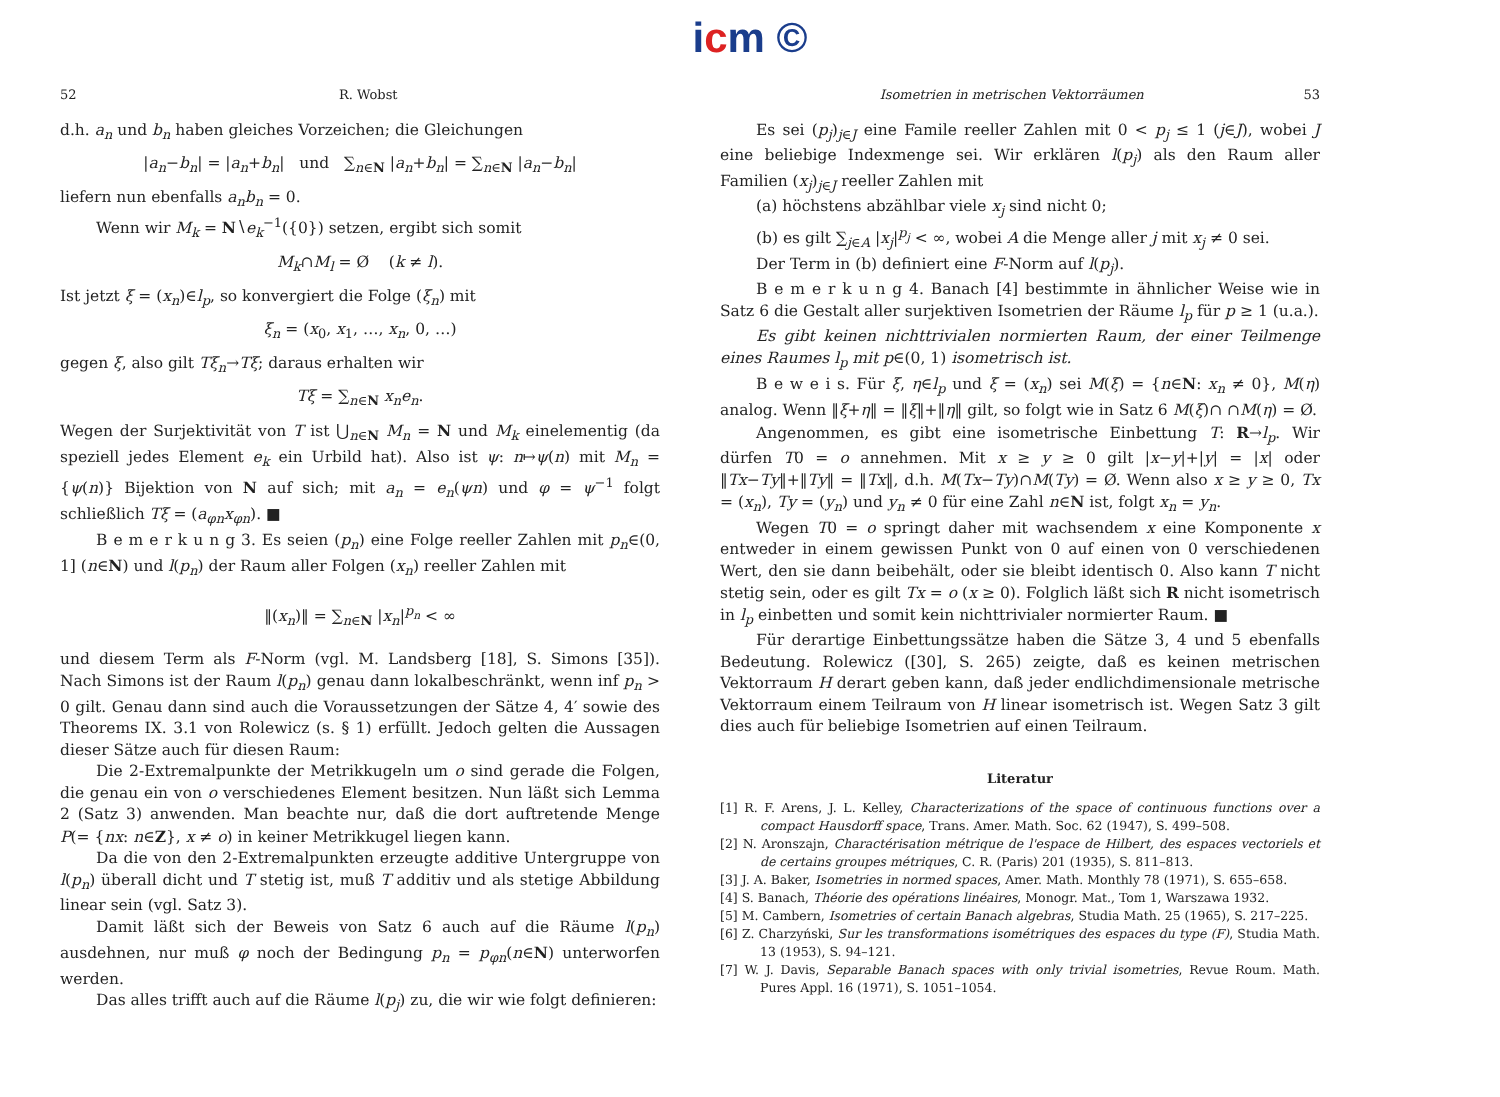icm ©
52 R. Wobst
d.h. a<sub>n</sub> und b<sub>n</sub> haben gleiches Vorzeichen; die Gleichungen
|a<sub>n</sub>−b<sub>n</sub>| = |a<sub>n</sub>+b<sub>n</sub>| und ∑<sub>n∈N</sub> |a<sub>n</sub>+b<sub>n</sub>| = ∑<sub>n∈N</sub> |a<sub>n</sub>−b<sub>n</sub>|
liefern nun ebenfalls a<sub>n</sub>b<sub>n</sub> = 0.
Wenn wir M<sub>k</sub> = N∖e<sub>k</sub><sup>−1</sup>({0}) setzen, ergibt sich somit
M<sub>k</sub>∩M<sub>l</sub> = Ø (k ≠ l).
Ist jetzt ξ = (x<sub>n</sub>)∈l<sub>p</sub>, so konvergiert die Folge (ξ<sub>n</sub>) mit
ξ<sub>n</sub> = (x<sub>0</sub>, x<sub>1</sub>, …, x<sub>n</sub>, 0, …)
gegen ξ, also gilt Tξ<sub>n</sub>→Tξ; daraus erhalten wir
Tξ = ∑<sub>n∈N</sub> x<sub>n</sub>e<sub>n</sub>.
Wegen der Surjektivität von T ist ⋃<sub>n∈N</sub> M<sub>n</sub> = N und M<sub>k</sub> einelementig (da speziell jedes Element e<sub>k</sub> ein Urbild hat). Also ist ψ: n↦ψ(n) mit M<sub>n</sub> = {ψ(n)} Bijektion von N auf sich; mit a<sub>n</sub> = e<sub>n</sub>(ψn) und φ = ψ<sup>−1</sup> folgt schließlich Tξ = (a<sub>φn</sub>x<sub>φn</sub>). ■
B e m e r k u n g 3. Es seien (p<sub>n</sub>) eine Folge reeller Zahlen mit p<sub>n</sub>∈(0, 1] (n∈N) und l(p<sub>n</sub>) der Raum aller Folgen (x<sub>n</sub>) reeller Zahlen mit
‖(x<sub>n</sub>)‖ = ∑<sub>n∈N</sub> |x<sub>n</sub>|<sup>p<sub>n</sub></sup> < ∞
und diesem Term als F-Norm (vgl. M. Landsberg [18], S. Simons [35]). Nach Simons ist der Raum l(p<sub>n</sub>) genau dann lokalbeschränkt, wenn inf p<sub>n</sub> > 0 gilt. Genau dann sind auch die Voraussetzungen der Sätze 4, 4′ sowie des Theorems IX. 3.1 von Rolewicz (s. § 1) erfüllt. Jedoch gelten die Aussagen dieser Sätze auch für diesen Raum:
Die 2-Extremalpunkte der Metrikkugeln um o sind gerade die Folgen, die genau ein von o verschiedenes Element besitzen. Nun läßt sich Lemma 2 (Satz 3) anwenden. Man beachte nur, daß die dort auftretende Menge P(= {nx: n∈Z}, x ≠ o) in keiner Metrikkugel liegen kann.
Da die von den 2-Extremalpunkten erzeugte additive Untergruppe von l(p<sub>n</sub>) überall dicht und T stetig ist, muß T additiv und als stetige Abbildung linear sein (vgl. Satz 3).
Damit läßt sich der Beweis von Satz 6 auch auf die Räume l(p<sub>n</sub>) ausdehnen, nur muß φ noch der Bedingung p<sub>n</sub> = p<sub>φn</sub>(n∈N) unterworfen werden.
Das alles trifft auch auf die Räume l(p<sub>j</sub>) zu, die wir wie folgt definieren:
Isometrien in metrischen Vektorräumen 53
Es sei (p<sub>j</sub>)<sub>j∈J</sub> eine Famile reeller Zahlen mit 0 < p<sub>j</sub> ≤ 1 (j∈J), wobei J eine beliebige Indexmenge sei. Wir erklären l(p<sub>j</sub>) als den Raum aller Familien (x<sub>j</sub>)<sub>j∈J</sub> reeller Zahlen mit
(a) höchstens abzählbar viele x<sub>j</sub> sind nicht 0;
(b) es gilt ∑<sub>j∈A</sub> |x<sub>j</sub>|<sup>p<sub>j</sub></sup> < ∞, wobei A die Menge aller j mit x<sub>j</sub> ≠ 0 sei.
Der Term in (b) definiert eine F-Norm auf l(p<sub>j</sub>).
B e m e r k u n g 4. Banach [4] bestimmte in ähnlicher Weise wie in Satz 6 die Gestalt aller surjektiven Isometrien der Räume l<sub>p</sub> für p ≥ 1 (u.a.).
Es gibt keinen nichttrivialen normierten Raum, der einer Teilmenge eines Raumes l<sub>p</sub> mit p∈(0, 1) isometrisch ist.
B e w e i s. Für ξ, η∈l<sub>p</sub> und ξ = (x<sub>n</sub>) sei M(ξ) = {n∈N: x<sub>n</sub> ≠ 0}, M(η) analog. Wenn ‖ξ+η‖ = ‖ξ‖+‖η‖ gilt, so folgt wie in Satz 6 M(ξ)∩ ∩M(η) = Ø.
Angenommen, es gibt eine isometrische Einbettung T: R→l<sub>p</sub>. Wir dürfen T0 = o annehmen. Mit x ≥ y ≥ 0 gilt |x−y|+|y| = |x| oder ‖Tx−Ty‖+‖Ty‖ = ‖Tx‖, d.h. M(Tx−Ty)∩M(Ty) = Ø. Wenn also x ≥ y ≥ 0, Tx = (x<sub>n</sub>), Ty = (y<sub>n</sub>) und y<sub>n</sub> ≠ 0 für eine Zahl n∈N ist, folgt x<sub>n</sub> = y<sub>n</sub>.
Wegen T0 = o springt daher mit wachsendem x eine Komponente x entweder in einem gewissen Punkt von 0 auf einen von 0 verschiedenen Wert, den sie dann beibehält, oder sie bleibt identisch 0. Also kann T nicht stetig sein, oder es gilt Tx = o (x ≥ 0). Folglich läßt sich R nicht isometrisch in l<sub>p</sub> einbetten und somit kein nichttrivialer normierter Raum. ■
Für derartige Einbettungssätze haben die Sätze 3, 4 und 5 ebenfalls Bedeutung. Rolewicz ([30], S. 265) zeigte, daß es keinen metrischen Vektorraum H derart geben kann, daß jeder endlichdimensionale metrische Vektorraum einem Teilraum von H linear isometrisch ist. Wegen Satz 3 gilt dies auch für beliebige Isometrien auf einen Teilraum.
Literatur
[1] R. F. Arens, J. L. Kelley, Characterizations of the space of continuous functions over a compact Hausdorff space, Trans. Amer. Math. Soc. 62 (1947), S. 499–508.
[2] N. Aronszajn, Charactérisation métrique de l'espace de Hilbert, des espaces vectoriels et de certains groupes métriques, C. R. (Paris) 201 (1935), S. 811–813.
[3] J. A. Baker, Isometries in normed spaces, Amer. Math. Monthly 78 (1971), S. 655–658.
[4] S. Banach, Théorie des opérations linéaires, Monogr. Mat., Tom 1, Warszawa 1932.
[5] M. Cambern, Isometries of certain Banach algebras, Studia Math. 25 (1965), S. 217–225.
[6] Z. Charzyński, Sur les transformations isométriques des espaces du type (F), Studia Math. 13 (1953), S. 94–121.
[7] W. J. Davis, Separable Banach spaces with only trivial isometries, Revue Roum. Math. Pures Appl. 16 (1971), S. 1051–1054.